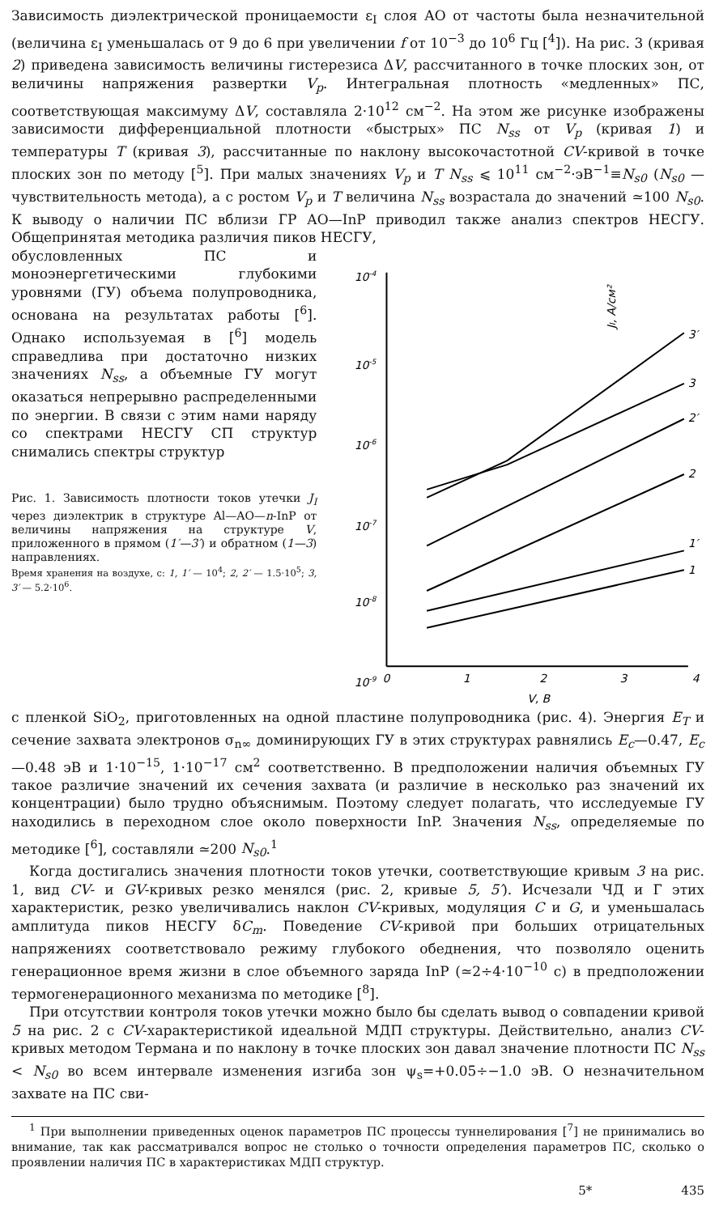Зависимость диэлектрической проницаемости ε<sub>I</sub> слоя АО от частоты была незначительной (величина ε<sub>I</sub> уменьшалась от 9 до 6 при увеличении f от 10<sup>−3</sup> до 10<sup>6</sup> Гц [<sup>4</sup>]). На рис. 3 (кривая 2) приведена зависимость величины гистерезиса ΔV, рассчитанного в точке плоских зон, от величины напряжения развертки V<sub>p</sub>. Интегральная плотность «медленных» ПС, соответствующая максимуму ΔV, составляла 2·10<sup>12</sup> см<sup>−2</sup>. На этом же рисунке изображены зависимости дифференциальной плотности «быстрых» ПС N<sub>ss</sub> от V<sub>p</sub> (кривая 1) и температуры T (кривая 3), рассчитанные по наклону высокочастотной CV-кривой в точке плоских зон по методу [<sup>5</sup>]. При малых значениях V<sub>p</sub> и T N<sub>ss</sub> ⩽ 10<sup>11</sup> см<sup>−2</sup>·эВ<sup>−1</sup>≡N<sub>s0</sub> (N<sub>s0</sub> — чувствительность метода), а с ростом V<sub>p</sub> и T величина N<sub>ss</sub> возрастала до значений ≃100 N<sub>s0</sub>. К выводу о наличии ПС вблизи ГР АО—InP приводил также анализ спектров НЕСГУ. Общепринятая методика различия пиков НЕСГУ,
обусловленных ПС и моноэнергетическими глубокими уровнями (ГУ) объема полупроводника, основана на результатах работы [<sup>6</sup>]. Однако используемая в [<sup>6</sup>] модель справедлива при достаточно низких значениях N<sub>ss</sub>, а объемные ГУ могут оказаться непрерывно распределенными по энергии. В связи с этим нами наряду со спектрами НЕСГУ СП структур снимались спектры структур
Рис. 1. Зависимость плотности токов утечки J<sub>I</sub> через диэлектрик в структуре Al—AO—n-InP от величины напряжения на структуре V, приложенного в прямом (1′—3′) и обратном (1—3) направлениях.
Время хранения на воздухе, с: 1, 1′ — 10<sup>4</sup>; 2, 2′ — 1.5·10<sup>5</sup>; 3, 3′ — 5.2·10<sup>6</sup>.
JI, A/см²
10-4
10-5
10-6
10-7
10-8
10-9
0
1
2
3
4
V, B
3′
3
2′
2
1′
1
с пленкой SiO<sub>2</sub>, приготовленных на одной пластине полупроводника (рис. 4). Энергия E<sub>T</sub> и сечение захвата электронов σ<sub>n∞</sub> доминирующих ГУ в этих структурах равнялись E<sub>c</sub>—0.47, E<sub>c</sub>—0.48 эВ и 1·10<sup>−15</sup>, 1·10<sup>−17</sup> см<sup>2</sup> соответственно. В предположении наличия объемных ГУ такое различие значений их сечения захвата (и различие в несколько раз значений их концентрации) было трудно объяснимым. Поэтому следует полагать, что исследуемые ГУ находились в переходном слое около поверхности InP. Значения N<sub>ss</sub>, определяемые по методике [<sup>6</sup>], составляли ≃200 N<sub>s0</sub>.<sup>1</sup>
Когда достигались значения плотности токов утечки, соответствующие кривым 3 на рис. 1, вид CV- и GV-кривых резко менялся (рис. 2, кривые 5, 5′). Исчезали ЧД и Г этих характеристик, резко увеличивались наклон CV-кривых, модуляция C и G, и уменьшалась амплитуда пиков НЕСГУ δC<sub>m</sub>. Поведение CV-кривой при больших отрицательных напряжениях соответствовало режиму глубокого обеднения, что позволяло оценить генерационное время жизни в слое объемного заряда InP (≃2÷4·10<sup>−10</sup> с) в предположении термогенерационного механизма по методике [<sup>8</sup>].
При отсутствии контроля токов утечки можно было бы сделать вывод о совпадении кривой 5 на рис. 2 с CV-характеристикой идеальной МДП структуры. Действительно, анализ CV-кривых методом Термана и по наклону в точке плоских зон давал значение плотности ПС N<sub>ss</sub> < N<sub>s0</sub> во всем интервале изменения изгиба зон ψ<sub>s</sub>=+0.05÷−1.0 эВ. О незначительном захвате на ПС сви-
<sup>1</sup> При выполнении приведенных оценок параметров ПС процессы туннелирования [<sup>7</sup>] не принимались во внимание, так как рассматривался вопрос не столько о точности определения параметров ПС, сколько о проявлении наличия ПС в характеристиках МДП структур.
5* 435